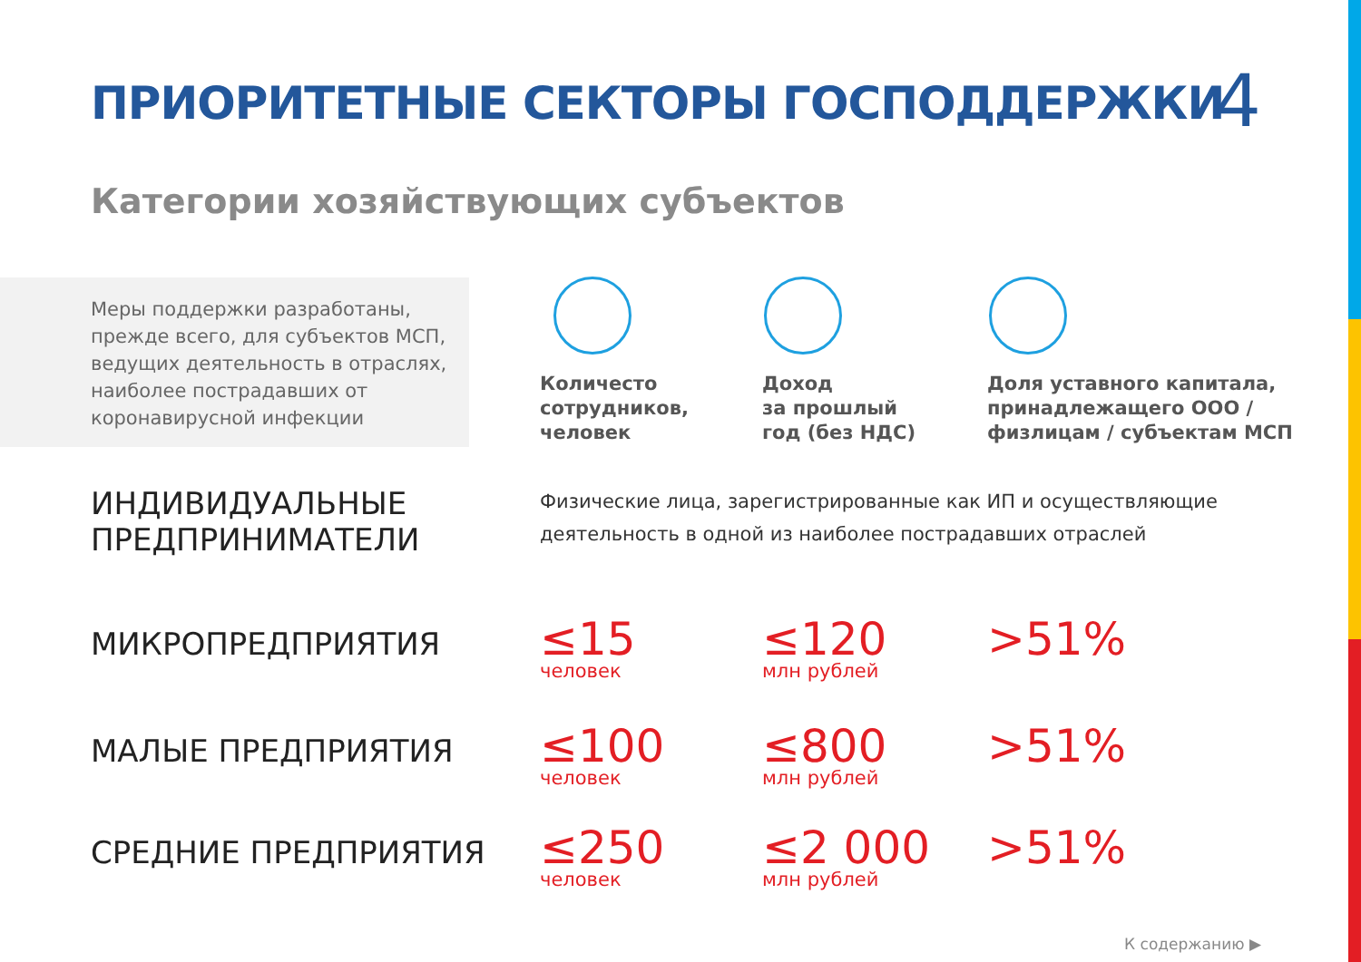ПРИОРИТЕТНЫЕ СЕКТОРЫ ГОСПОДДЕРЖКИ
4
Категории хозяйствующих субъектов
Меры поддержки разработаны, прежде всего, для субъектов МСП, ведущих деятельность в отраслях, наиболее пострадавших от коронавирусной инфекции
Количесто
сотрудников,
человек
Доход
за прошлый
год (без НДС)
Доля уставного капитала,
принадлежащего ООО /
физлицам / субъектам МСП
| ИНДИВИДУАЛЬНЫЕ ПРЕДПРИНИМАТЕЛИ | Физические лица, зарегистрированные как ИП и осуществляющие деятельность в одной из наиболее пострадавших отраслей | | |
| МИКРОПРЕДПРИЯТИЯ | ≤15 человек | ≤120 млн рублей | >51% |
| МАЛЫЕ ПРЕДПРИЯТИЯ | ≤100 человек | ≤800 млн рублей | >51% |
| СРЕДНИЕ ПРЕДПРИЯТИЯ | ≤250 человек | ≤2 000 млн рублей | >51% |
К содержанию ▶